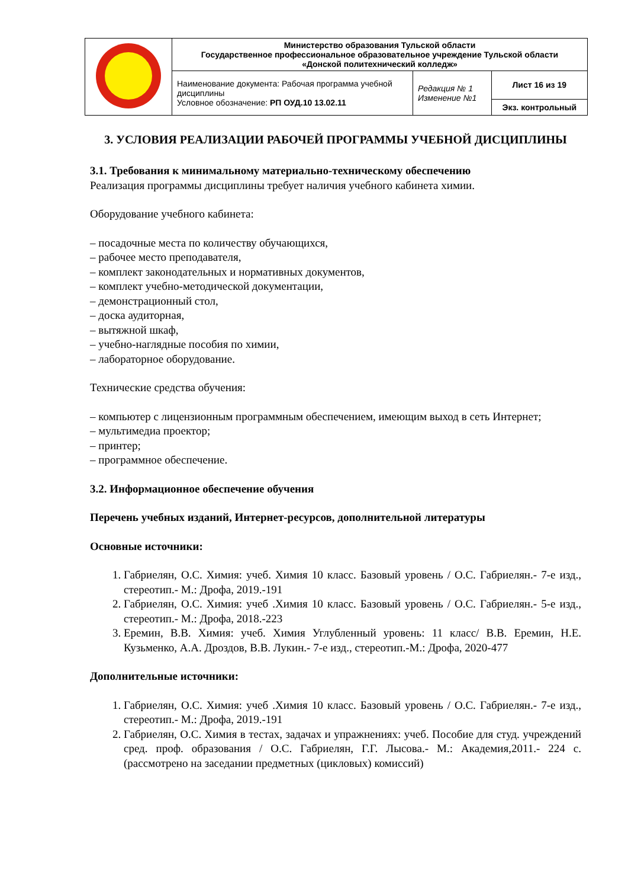| | Министерство образования Тульской области Государственное профессиональное образовательное учреждение Тульской области «Донской политехнический колледж» | | |
| | Наименование документа: Рабочая программа учебной дисциплины Условное обозначение: РП ОУД.10 13.02.11 | Редакция № 1 Изменение №1 | Лист 16 из 19 |
| | | | Экз. контрольный |
3. УСЛОВИЯ РЕАЛИЗАЦИИ РАБОЧЕЙ ПРОГРАММЫ УЧЕБНОЙ ДИСЦИПЛИНЫ
3.1. Требования к минимальному материально-техническому обеспечению
Реализация программы дисциплины требует наличия учебного кабинета химии.
Оборудование учебного кабинета:
– посадочные места по количеству обучающихся,
– рабочее место преподавателя,
– комплект законодательных и нормативных документов,
– комплект учебно-методической документации,
– демонстрационный стол,
– доска аудиторная,
– вытяжной шкаф,
– учебно-наглядные пособия по химии,
– лабораторное оборудование.
Технические средства обучения:
– компьютер с лицензионным программным обеспечением, имеющим выход в сеть Интернет;
– мультимедиа проектор;
– принтер;
– программное обеспечение.
3.2. Информационное обеспечение обучения
Перечень учебных изданий, Интернет-ресурсов, дополнительной литературы
Основные источники:
1. Габриелян, О.С. Химия: учеб. Химия 10 класс. Базовый уровень / О.С. Габриелян.- 7-е изд., стереотип.- М.: Дрофа, 2019.-191
2. Габриелян, О.С. Химия: учеб .Химия 10 класс. Базовый уровень / О.С. Габриелян.- 5-е изд., стереотип.- М.: Дрофа, 2018.-223
3. Еремин, В.В. Химия: учеб. Химия Углубленный уровень: 11 класс/ В.В. Еремин, Н.Е. Кузьменко, А.А. Дроздов, В.В. Лукин.- 7-е изд., стереотип.-М.: Дрофа, 2020-477
Дополнительные источники:
1. Габриелян, О.С. Химия: учеб .Химия 10 класс. Базовый уровень / О.С. Габриелян.- 7-е изд., стереотип.- М.: Дрофа, 2019.-191
2. Габриелян, О.С. Химия в тестах, задачах и упражнениях: учеб. Пособие для студ. учреждений сред. проф. образования / О.С. Габриелян, Г.Г. Лысова.- М.: Академия,2011.- 224 с. (рассмотрено на заседании предметных (цикловых) комиссий)